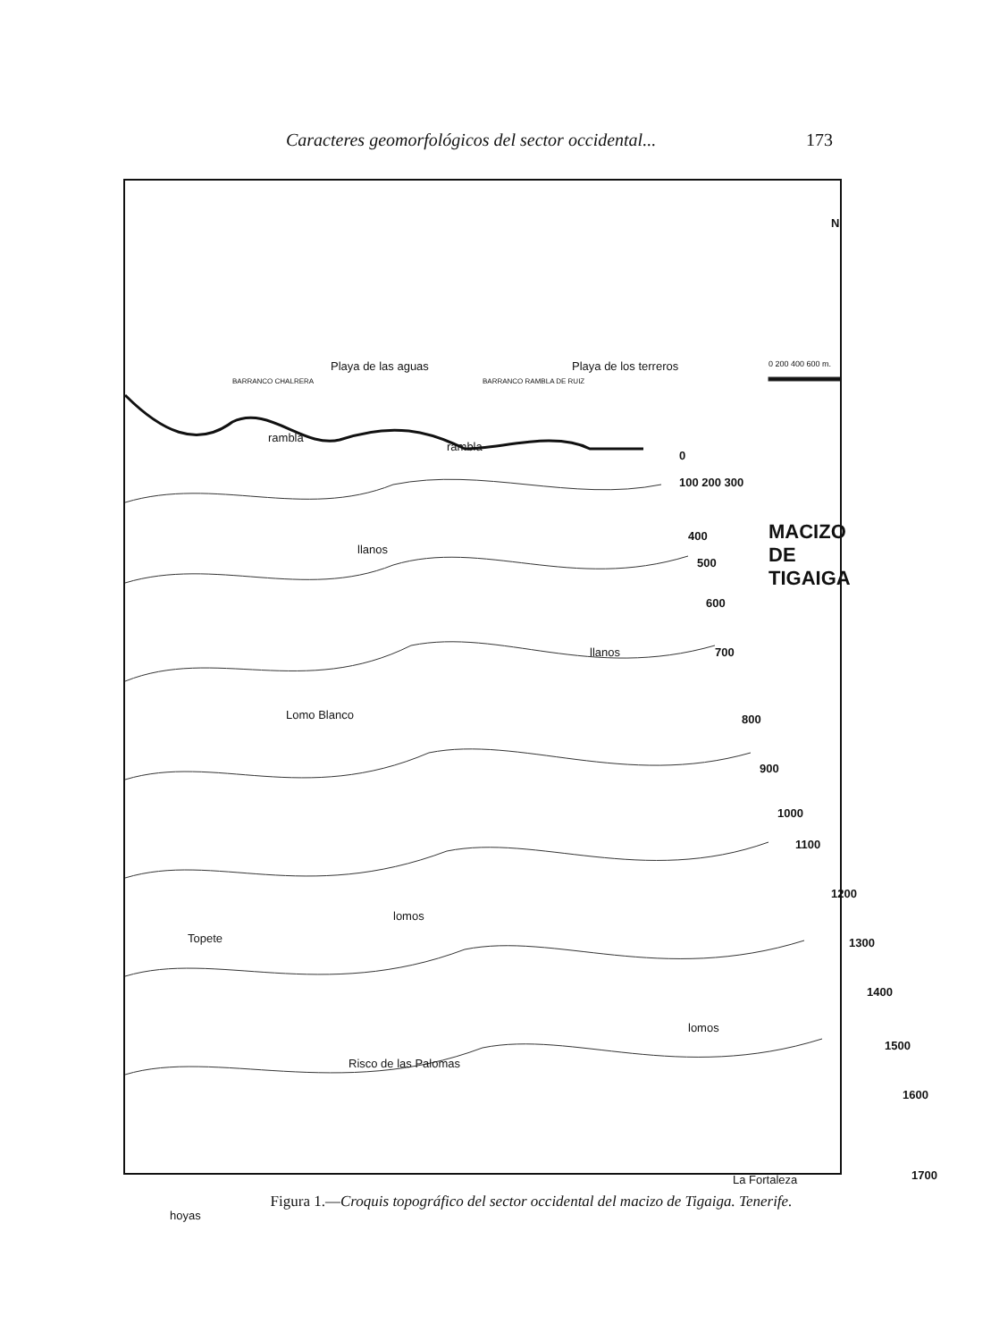Caracteres geomorfológicos del sector occidental... 173
N
0 200 400 600 m.
rambla
rambla
Playa de las aguas Playa de los terreros
BARRANCO CHALRERA BARRANCO RAMBLA DE RUIZ
0
100 200 300
400
500
600
700
800
900
1000
1100
1200
1300
1400
1500
1600
1700
MACIZO DE TIGAIGA
llanos
llanos
Lomo Blanco
lomos
Topete
lomos
Risco de las Palomas
La Fortaleza
hoyas
Figura 1.—Croquis topográfico del sector occidental del macizo de Tigaiga. Tenerife.